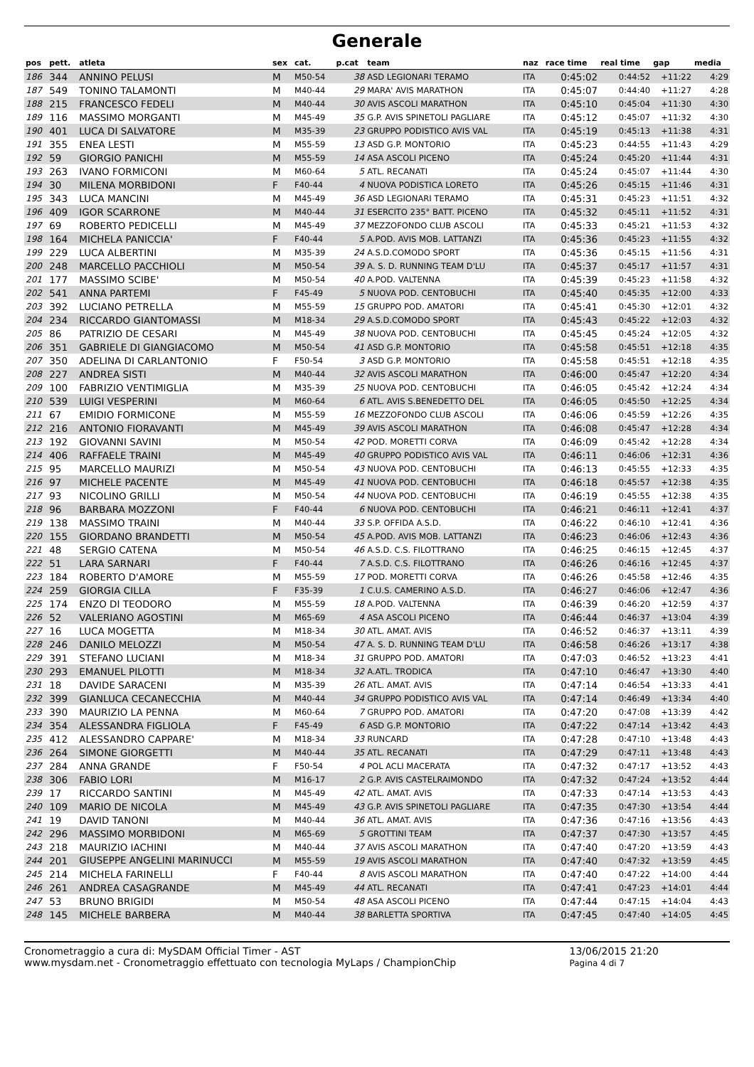Generale
| pos | pett. | atleta | sex | cat. | p.cat | team | naz | race time | real time | gap | media |
| --- | --- | --- | --- | --- | --- | --- | --- | --- | --- | --- | --- |
| 186 | 344 | ANNINO PELUSI | M | M50-54 | 38 | ASD LEGIONARI TERAMO | ITA | 0:45:02 | 0:44:52 | +11:22 | 4:29 |
| 187 | 549 | TONINO TALAMONTI | M | M40-44 | 29 | MARA' AVIS MARATHON | ITA | 0:45:07 | 0:44:40 | +11:27 | 4:28 |
| 188 | 215 | FRANCESCO FEDELI | M | M40-44 | 30 | AVIS ASCOLI MARATHON | ITA | 0:45:10 | 0:45:04 | +11:30 | 4:30 |
| 189 | 116 | MASSIMO MORGANTI | M | M45-49 | 35 | G.P. AVIS SPINETOLI PAGLIARE | ITA | 0:45:12 | 0:45:07 | +11:32 | 4:30 |
| 190 | 401 | LUCA DI SALVATORE | M | M35-39 | 23 | GRUPPO PODISTICO AVIS VAL | ITA | 0:45:19 | 0:45:13 | +11:38 | 4:31 |
| 191 | 355 | ENEA LESTI | M | M55-59 | 13 | ASD G.P. MONTORIO | ITA | 0:45:23 | 0:44:55 | +11:43 | 4:29 |
| 192 | 59 | GIORGIO PANICHI | M | M55-59 | 14 | ASA ASCOLI PICENO | ITA | 0:45:24 | 0:45:20 | +11:44 | 4:31 |
| 193 | 263 | IVANO FORMICONI | M | M60-64 | 5 | ATL. RECANATI | ITA | 0:45:24 | 0:45:07 | +11:44 | 4:30 |
| 194 | 30 | MILENA MORBIDONI | F | F40-44 | 4 | NUOVA PODISTICA LORETO | ITA | 0:45:26 | 0:45:15 | +11:46 | 4:31 |
| 195 | 343 | LUCA MANCINI | M | M45-49 | 36 | ASD LEGIONARI TERAMO | ITA | 0:45:31 | 0:45:23 | +11:51 | 4:32 |
| 196 | 409 | IGOR SCARRONE | M | M40-44 | 31 | ESERCITO 235° BATT. PICENO | ITA | 0:45:32 | 0:45:11 | +11:52 | 4:31 |
| 197 | 69 | ROBERTO PEDICELLI | M | M45-49 | 37 | MEZZOFONDO CLUB ASCOLI | ITA | 0:45:33 | 0:45:21 | +11:53 | 4:32 |
| 198 | 164 | MICHELA PANICCIA' | F | F40-44 | 5 | A.POD. AVIS MOB. LATTANZI | ITA | 0:45:36 | 0:45:23 | +11:55 | 4:32 |
| 199 | 229 | LUCA ALBERTINI | M | M35-39 | 24 | A.S.D.COMODO SPORT | ITA | 0:45:36 | 0:45:15 | +11:56 | 4:31 |
| 200 | 248 | MARCELLO PACCHIOLI | M | M50-54 | 39 | A. S. D. RUNNING TEAM D'LU | ITA | 0:45:37 | 0:45:17 | +11:57 | 4:31 |
| 201 | 177 | MASSIMO SCIBE' | M | M50-54 | 40 | A.POD. VALTENNA | ITA | 0:45:39 | 0:45:23 | +11:58 | 4:32 |
| 202 | 541 | ANNA PARTEMI | F | F45-49 | 5 | NUOVA POD. CENTOBUCHI | ITA | 0:45:40 | 0:45:35 | +12:00 | 4:33 |
| 203 | 392 | LUCIANO PETRELLA | M | M55-59 | 15 | GRUPPO POD. AMATORI | ITA | 0:45:41 | 0:45:30 | +12:01 | 4:32 |
| 204 | 234 | RICCARDO GIANTOMASSI | M | M18-34 | 29 | A.S.D.COMODO SPORT | ITA | 0:45:43 | 0:45:22 | +12:03 | 4:32 |
| 205 | 86 | PATRIZIO DE CESARI | M | M45-49 | 38 | NUOVA POD. CENTOBUCHI | ITA | 0:45:45 | 0:45:24 | +12:05 | 4:32 |
| 206 | 351 | GABRIELE DI GIANGIACOMO | M | M50-54 | 41 | ASD G.P. MONTORIO | ITA | 0:45:58 | 0:45:51 | +12:18 | 4:35 |
| 207 | 350 | ADELINA DI CARLANTONIO | F | F50-54 | 3 | ASD G.P. MONTORIO | ITA | 0:45:58 | 0:45:51 | +12:18 | 4:35 |
| 208 | 227 | ANDREA SISTI | M | M40-44 | 32 | AVIS ASCOLI MARATHON | ITA | 0:46:00 | 0:45:47 | +12:20 | 4:34 |
| 209 | 100 | FABRIZIO VENTIMIGLIA | M | M35-39 | 25 | NUOVA POD. CENTOBUCHI | ITA | 0:46:05 | 0:45:42 | +12:24 | 4:34 |
| 210 | 539 | LUIGI VESPERINI | M | M60-64 | 6 | ATL. AVIS S.BENEDETTO DEL | ITA | 0:46:05 | 0:45:50 | +12:25 | 4:34 |
| 211 | 67 | EMIDIO FORMICONE | M | M55-59 | 16 | MEZZOFONDO CLUB ASCOLI | ITA | 0:46:06 | 0:45:59 | +12:26 | 4:35 |
| 212 | 216 | ANTONIO FIORAVANTI | M | M45-49 | 39 | AVIS ASCOLI MARATHON | ITA | 0:46:08 | 0:45:47 | +12:28 | 4:34 |
| 213 | 192 | GIOVANNI SAVINI | M | M50-54 | 42 | POD. MORETTI CORVA | ITA | 0:46:09 | 0:45:42 | +12:28 | 4:34 |
| 214 | 406 | RAFFAELE TRAINI | M | M45-49 | 40 | GRUPPO PODISTICO AVIS VAL | ITA | 0:46:11 | 0:46:06 | +12:31 | 4:36 |
| 215 | 95 | MARCELLO MAURIZI | M | M50-54 | 43 | NUOVA POD. CENTOBUCHI | ITA | 0:46:13 | 0:45:55 | +12:33 | 4:35 |
| 216 | 97 | MICHELE PACENTE | M | M45-49 | 41 | NUOVA POD. CENTOBUCHI | ITA | 0:46:18 | 0:45:57 | +12:38 | 4:35 |
| 217 | 93 | NICOLINO GRILLI | M | M50-54 | 44 | NUOVA POD. CENTOBUCHI | ITA | 0:46:19 | 0:45:55 | +12:38 | 4:35 |
| 218 | 96 | BARBARA MOZZONI | F | F40-44 | 6 | NUOVA POD. CENTOBUCHI | ITA | 0:46:21 | 0:46:11 | +12:41 | 4:37 |
| 219 | 138 | MASSIMO TRAINI | M | M40-44 | 33 | S.P. OFFIDA A.S.D. | ITA | 0:46:22 | 0:46:10 | +12:41 | 4:36 |
| 220 | 155 | GIORDANO BRANDETTI | M | M50-54 | 45 | A.POD. AVIS MOB. LATTANZI | ITA | 0:46:23 | 0:46:06 | +12:43 | 4:36 |
| 221 | 48 | SERGIO CATENA | M | M50-54 | 46 | A.S.D. C.S. FILOTTRANO | ITA | 0:46:25 | 0:46:15 | +12:45 | 4:37 |
| 222 | 51 | LARA SARNARI | F | F40-44 | 7 | A.S.D. C.S. FILOTTRANO | ITA | 0:46:26 | 0:46:16 | +12:45 | 4:37 |
| 223 | 184 | ROBERTO D'AMORE | M | M55-59 | 17 | POD. MORETTI CORVA | ITA | 0:46:26 | 0:45:58 | +12:46 | 4:35 |
| 224 | 259 | GIORGIA CILLA | F | F35-39 | 1 | C.U.S. CAMERINO A.S.D. | ITA | 0:46:27 | 0:46:06 | +12:47 | 4:36 |
| 225 | 174 | ENZO DI TEODORO | M | M55-59 | 18 | A.POD. VALTENNA | ITA | 0:46:39 | 0:46:20 | +12:59 | 4:37 |
| 226 | 52 | VALERIANO AGOSTINI | M | M65-69 | 4 | ASA ASCOLI PICENO | ITA | 0:46:44 | 0:46:37 | +13:04 | 4:39 |
| 227 | 16 | LUCA MOGETTA | M | M18-34 | 30 | ATL. AMAT. AVIS | ITA | 0:46:52 | 0:46:37 | +13:11 | 4:39 |
| 228 | 246 | DANILO MELOZZI | M | M50-54 | 47 | A. S. D. RUNNING TEAM D'LU | ITA | 0:46:58 | 0:46:26 | +13:17 | 4:38 |
| 229 | 391 | STEFANO LUCIANI | M | M18-34 | 31 | GRUPPO POD. AMATORI | ITA | 0:47:03 | 0:46:52 | +13:23 | 4:41 |
| 230 | 293 | EMANUEL PILOTTI | M | M18-34 | 32 | A.ATL. TRODICA | ITA | 0:47:10 | 0:46:47 | +13:30 | 4:40 |
| 231 | 18 | DAVIDE SARACENI | M | M35-39 | 26 | ATL. AMAT. AVIS | ITA | 0:47:14 | 0:46:54 | +13:33 | 4:41 |
| 232 | 399 | GIANLUCA CECANECCHIA | M | M40-44 | 34 | GRUPPO PODISTICO AVIS VAL | ITA | 0:47:14 | 0:46:49 | +13:34 | 4:40 |
| 233 | 390 | MAURIZIO LA PENNA | M | M60-64 | 7 | GRUPPO POD. AMATORI | ITA | 0:47:20 | 0:47:08 | +13:39 | 4:42 |
| 234 | 354 | ALESSANDRA FIGLIOLA | F | F45-49 | 6 | ASD G.P. MONTORIO | ITA | 0:47:22 | 0:47:14 | +13:42 | 4:43 |
| 235 | 412 | ALESSANDRO CAPPARE' | M | M18-34 | 33 | RUNCARD | ITA | 0:47:28 | 0:47:10 | +13:48 | 4:43 |
| 236 | 264 | SIMONE GIORGETTI | M | M40-44 | 35 | ATL. RECANATI | ITA | 0:47:29 | 0:47:11 | +13:48 | 4:43 |
| 237 | 284 | ANNA GRANDE | F | F50-54 | 4 | POL ACLI MACERATA | ITA | 0:47:32 | 0:47:17 | +13:52 | 4:43 |
| 238 | 306 | FABIO LORI | M | M16-17 | 2 | G.P. AVIS CASTELRAIMONDO | ITA | 0:47:32 | 0:47:24 | +13:52 | 4:44 |
| 239 | 17 | RICCARDO SANTINI | M | M45-49 | 42 | ATL. AMAT. AVIS | ITA | 0:47:33 | 0:47:14 | +13:53 | 4:43 |
| 240 | 109 | MARIO DE NICOLA | M | M45-49 | 43 | G.P. AVIS SPINETOLI PAGLIARE | ITA | 0:47:35 | 0:47:30 | +13:54 | 4:44 |
| 241 | 19 | DAVID TANONI | M | M40-44 | 36 | ATL. AMAT. AVIS | ITA | 0:47:36 | 0:47:16 | +13:56 | 4:43 |
| 242 | 296 | MASSIMO MORBIDONI | M | M65-69 | 5 | GROTTINI TEAM | ITA | 0:47:37 | 0:47:30 | +13:57 | 4:45 |
| 243 | 218 | MAURIZIO IACHINI | M | M40-44 | 37 | AVIS ASCOLI MARATHON | ITA | 0:47:40 | 0:47:20 | +13:59 | 4:43 |
| 244 | 201 | GIUSEPPE ANGELINI MARINUCCI | M | M55-59 | 19 | AVIS ASCOLI MARATHON | ITA | 0:47:40 | 0:47:32 | +13:59 | 4:45 |
| 245 | 214 | MICHELA FARINELLI | F | F40-44 | 8 | AVIS ASCOLI MARATHON | ITA | 0:47:40 | 0:47:22 | +14:00 | 4:44 |
| 246 | 261 | ANDREA CASAGRANDE | M | M45-49 | 44 | ATL. RECANATI | ITA | 0:47:41 | 0:47:23 | +14:01 | 4:44 |
| 247 | 53 | BRUNO BRIGIDI | M | M50-54 | 48 | ASA ASCOLI PICENO | ITA | 0:47:44 | 0:47:15 | +14:04 | 4:43 |
| 248 | 145 | MICHELE BARBERA | M | M40-44 | 38 | BARLETTA SPORTIVA | ITA | 0:47:45 | 0:47:40 | +14:05 | 4:45 |
Cronometraggio a cura di: MySDAM Official Timer - AST
www.mysdam.net - Cronometraggio effettuato con tecnologia MyLaps / ChampionChip
13/06/2015 21:20
Pagina 4 di 7